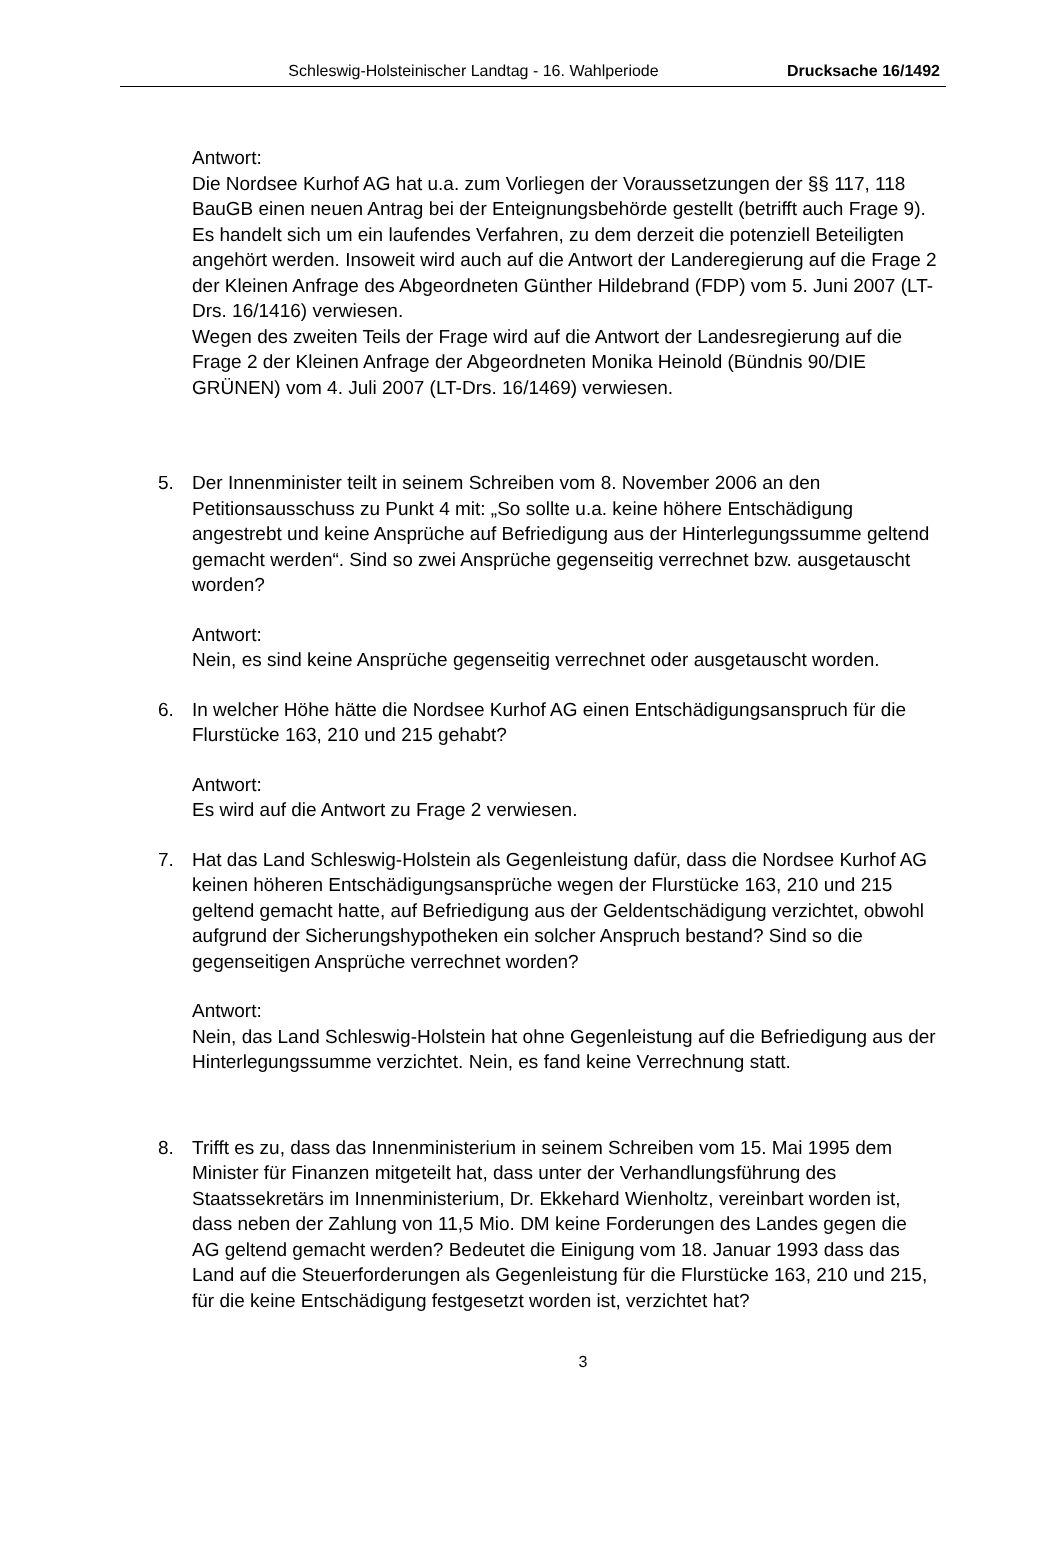Schleswig-Holsteinischer Landtag - 16. Wahlperiode Drucksache 16/1492
Antwort:
Die Nordsee Kurhof AG hat u.a. zum Vorliegen der Voraussetzungen der §§ 117, 118 BauGB einen neuen Antrag bei der Enteignungsbehörde gestellt (betrifft auch Frage 9). Es handelt sich um ein laufendes Verfahren, zu dem derzeit die potenziell Beteiligten angehört werden. Insoweit wird auch auf die Antwort der Landeregierung auf die Frage 2 der Kleinen Anfrage des Abgeordneten Günther Hildebrand (FDP) vom 5. Juni 2007 (LT-Drs. 16/1416) verwiesen.
Wegen des zweiten Teils der Frage wird auf die Antwort der Landesregierung auf die Frage 2 der Kleinen Anfrage der Abgeordneten Monika Heinold (Bündnis 90/DIE GRÜNEN) vom 4. Juli 2007 (LT-Drs. 16/1469) verwiesen.
5. Der Innenminister teilt in seinem Schreiben vom 8. November 2006 an den Petitionsausschuss zu Punkt 4 mit: „So sollte u.a. keine höhere Entschädigung angestrebt und keine Ansprüche auf Befriedigung aus der Hinterlegungssumme geltend gemacht werden“. Sind so zwei Ansprüche gegenseitig verrechnet bzw. ausgetauscht worden?
Antwort:
Nein, es sind keine Ansprüche gegenseitig verrechnet oder ausgetauscht worden.
6. In welcher Höhe hätte die Nordsee Kurhof AG einen Entschädigungsanspruch für die Flurstücke 163, 210 und 215 gehabt?
Antwort:
Es wird auf die Antwort zu Frage 2 verwiesen.
7. Hat das Land Schleswig-Holstein als Gegenleistung dafür, dass die Nordsee Kurhof AG keinen höheren Entschädigungsansprüche wegen der Flurstücke 163, 210 und 215 geltend gemacht hatte, auf Befriedigung aus der Geldentschädigung verzichtet, obwohl aufgrund der Sicherungshypotheken ein solcher Anspruch bestand? Sind so die gegenseitigen Ansprüche verrechnet worden?
Antwort:
Nein, das Land Schleswig-Holstein hat ohne Gegenleistung auf die Befriedigung aus der Hinterlegungssumme verzichtet. Nein, es fand keine Verrechnung statt.
8. Trifft es zu, dass das Innenministerium in seinem Schreiben vom 15. Mai 1995 dem Minister für Finanzen mitgeteilt hat, dass unter der Verhandlungsführung des Staatssekretärs im Innenministerium, Dr. Ekkehard Wienholtz, vereinbart worden ist, dass neben der Zahlung von 11,5 Mio. DM keine Forderungen des Landes gegen die AG geltend gemacht werden? Bedeutet die Einigung vom 18. Januar 1993 dass das Land auf die Steuerforderungen als Gegenleistung für die Flurstücke 163, 210 und 215, für die keine Entschädigung festgesetzt worden ist, verzichtet hat?
3